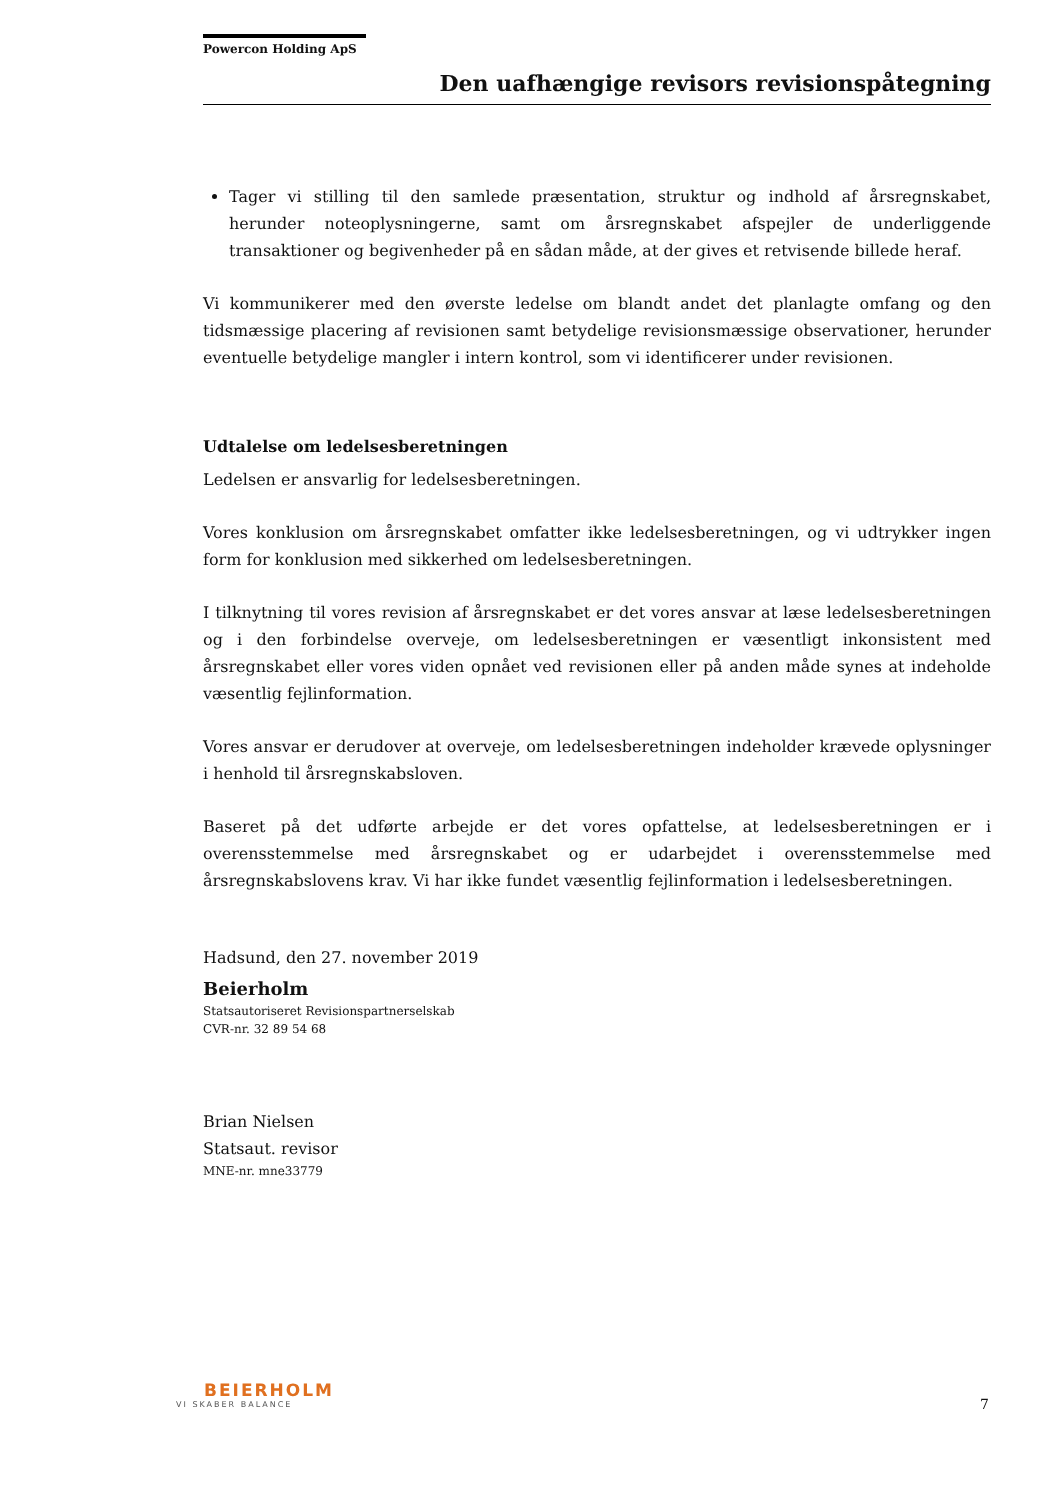Powercon Holding ApS
Den uafhængige revisors revisionspåtegning
Tager vi stilling til den samlede præsentation, struktur og indhold af årsregnskabet, herunder noteoplysningerne, samt om årsregnskabet afspejler de underliggende transaktioner og begivenheder på en sådan måde, at der gives et retvisende billede heraf.
Vi kommunikerer med den øverste ledelse om blandt andet det planlagte omfang og den tidsmæssige placering af revisionen samt betydelige revisionsmæssige observationer, herunder eventuelle betydelige mangler i intern kontrol, som vi identificerer under revisionen.
Udtalelse om ledelsesberetningen
Ledelsen er ansvarlig for ledelsesberetningen.
Vores konklusion om årsregnskabet omfatter ikke ledelsesberetningen, og vi udtrykker ingen form for konklusion med sikkerhed om ledelsesberetningen.
I tilknytning til vores revision af årsregnskabet er det vores ansvar at læse ledelsesberetningen og i den forbindelse overveje, om ledelsesberetningen er væsentligt inkonsistent med årsregnskabet eller vores viden opnået ved revisionen eller på anden måde synes at indeholde væsentlig fejlinformation.
Vores ansvar er derudover at overveje, om ledelsesberetningen indeholder krævede oplysninger i henhold til årsregnskabsloven.
Baseret på det udførte arbejde er det vores opfattelse, at ledelsesberetningen er i overensstemmelse med årsregnskabet og er udarbejdet i overensstemmelse med årsregnskabslovens krav. Vi har ikke fundet væsentlig fejlinformation i ledelsesberetningen.
Hadsund, den 27. november 2019
Beierholm
Statsautoriseret Revisionspartnerselskab
CVR-nr. 32 89 54 68
Brian Nielsen
Statsaut. revisor
MNE-nr. mne33779
BEIERHOLM
VI SKABER BALANCE
7